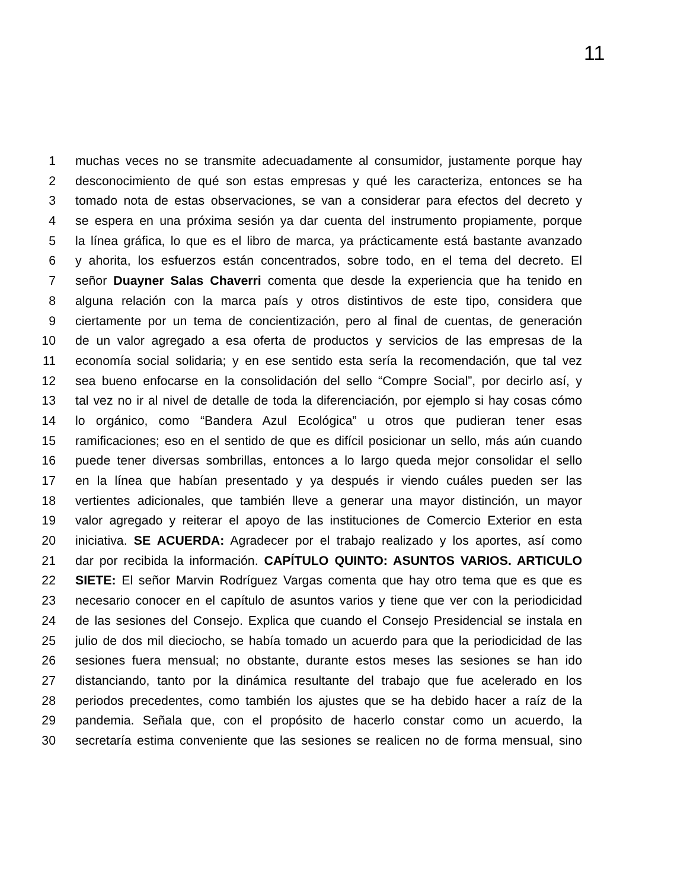11
1 muchas veces no se transmite adecuadamente al consumidor, justamente porque hay
2 desconocimiento de qué son estas empresas y qué les caracteriza, entonces se ha
3 tomado nota de estas observaciones, se van a considerar para efectos del decreto y
4 se espera en una próxima sesión ya dar cuenta del instrumento propiamente, porque
5 la línea gráfica, lo que es el libro de marca, ya prácticamente está bastante avanzado
6 y ahorita, los esfuerzos están concentrados, sobre todo, en el tema del decreto. El
7 señor Duayner Salas Chaverri comenta que desde la experiencia que ha tenido en
8 alguna relación con la marca país y otros distintivos de este tipo, considera que
9 ciertamente por un tema de concientización, pero al final de cuentas, de generación
10 de un valor agregado a esa oferta de productos y servicios de las empresas de la
11 economía social solidaria; y en ese sentido esta sería la recomendación, que tal vez
12 sea bueno enfocarse en la consolidación del sello “Compre Social”, por decirlo así, y
13 tal vez no ir al nivel de detalle de toda la diferenciación, por ejemplo si hay cosas cómo
14 lo orgánico, como “Bandera Azul Ecológica” u otros que pudieran tener esas
15 ramificaciones; eso en el sentido de que es difícil posicionar un sello, más aún cuando
16 puede tener diversas sombrillas, entonces a lo largo queda mejor consolidar el sello
17 en la línea que habían presentado y ya después ir viendo cuáles pueden ser las
18 vertientes adicionales, que también lleve a generar una mayor distinción, un mayor
19 valor agregado y reiterar el apoyo de las instituciones de Comercio Exterior en esta
20 iniciativa. SE ACUERDA: Agradecer por el trabajo realizado y los aportes, así como
21 dar por recibida la información. CAPÍTULO QUINTO: ASUNTOS VARIOS. ARTICULO
22 SIETE: El señor Marvin Rodríguez Vargas comenta que hay otro tema que es que es
23 necesario conocer en el capítulo de asuntos varios y tiene que ver con la periodicidad
24 de las sesiones del Consejo. Explica que cuando el Consejo Presidencial se instala en
25 julio de dos mil dieciocho, se había tomado un acuerdo para que la periodicidad de las
26 sesiones fuera mensual; no obstante, durante estos meses las sesiones se han ido
27 distanciando, tanto por la dinámica resultante del trabajo que fue acelerado en los
28 periodos precedentes, como también los ajustes que se ha debido hacer a raíz de la
29 pandemia. Señala que, con el propósito de hacerlo constar como un acuerdo, la
30 secretaría estima conveniente que las sesiones se realicen no de forma mensual, sino